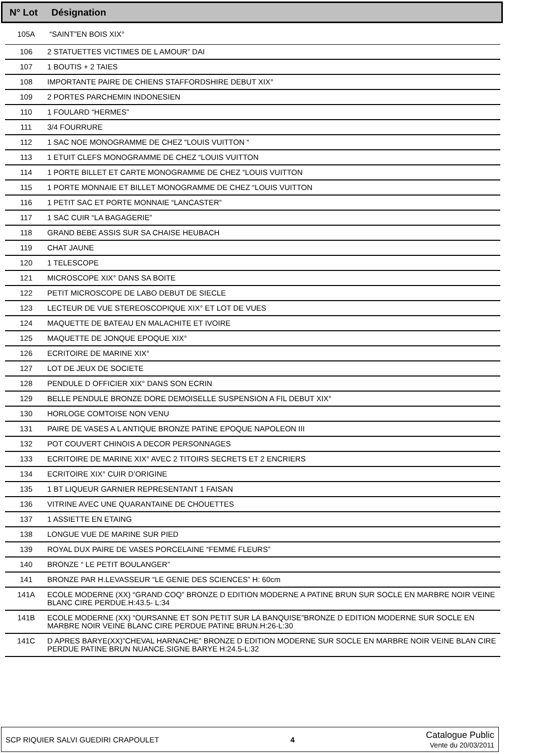N° Lot Désignation
| 105A | “SAINT”EN BOIS XIX° |
| 106 | 2 STATUETTES VICTIMES DE L AMOUR” DAI |
| 107 | 1 BOUTIS + 2 TAIES |
| 108 | IMPORTANTE PAIRE DE CHIENS STAFFORDSHIRE DEBUT XIX° |
| 109 | 2 PORTES PARCHEMIN INDONESIEN |
| 110 | 1 FOULARD “HERMES” |
| 111 | 3/4 FOURRURE |
| 112 | 1 SAC NOE MONOGRAMME DE CHEZ “LOUIS VUITTON “ |
| 113 | 1 ETUIT CLEFS MONOGRAMME DE CHEZ “LOUIS VUITTON |
| 114 | 1 PORTE BILLET ET CARTE MONOGRAMME DE CHEZ “LOUIS VUITTON |
| 115 | 1 PORTE MONNAIE ET BILLET MONOGRAMME DE CHEZ “LOUIS VUITTON |
| 116 | 1 PETIT SAC ET PORTE MONNAIE “LANCASTER” |
| 117 | 1 SAC CUIR “LA BAGAGERIE” |
| 118 | GRAND BEBE ASSIS SUR SA CHAISE HEUBACH |
| 119 | CHAT JAUNE |
| 120 | 1 TELESCOPE |
| 121 | MICROSCOPE XIX° DANS SA BOITE |
| 122 | PETIT MICROSCOPE DE LABO DEBUT DE SIECLE |
| 123 | LECTEUR DE VUE STEREOSCOPIQUE XIX° ET LOT DE VUES |
| 124 | MAQUETTE DE BATEAU EN MALACHITE ET IVOIRE |
| 125 | MAQUETTE DE JONQUE EPOQUE XIX° |
| 126 | ECRITOIRE DE MARINE XIX° |
| 127 | LOT DE JEUX DE SOCIETE |
| 128 | PENDULE D OFFICIER XIX° DANS SON ECRIN |
| 129 | BELLE PENDULE BRONZE DORE DEMOISELLE SUSPENSION A FIL DEBUT XIX° |
| 130 | HORLOGE COMTOISE NON VENU |
| 131 | PAIRE DE VASES A L ANTIQUE BRONZE PATINE EPOQUE NAPOLEON III |
| 132 | POT COUVERT CHINOIS A DECOR PERSONNAGES |
| 133 | ECRITOIRE DE MARINE XIX° AVEC 2 TITOIRS SECRETS ET 2 ENCRIERS |
| 134 | ECRITOIRE XIX° CUIR D’ORIGINE |
| 135 | 1 BT LIQUEUR GARNIER REPRESENTANT 1 FAISAN |
| 136 | VITRINE AVEC UNE QUARANTAINE DE CHOUETTES |
| 137 | 1 ASSIETTE EN ETAING |
| 138 | LONGUE VUE DE MARINE SUR PIED |
| 139 | ROYAL DUX PAIRE DE VASES PORCELAINE “FEMME FLEURS” |
| 140 | BRONZE “ LE PETIT BOULANGER” |
| 141 | BRONZE PAR H.LEVASSEUR “LE GENIE DES SCIENCES” H: 60cm |
| 141A | ECOLE MODERNE (XX) “GRAND COQ” BRONZE D EDITION MODERNE A PATINE BRUN SUR SOCLE EN MARBRE NOIR VEINE BLANC CIRE PERDUE.H:43.5- L:34 |
| 141B | ECOLE MODERNE (XX) “OURSANNE ET SON PETIT SUR LA BANQUISE”BRONZE D EDITION MODERNE SUR SOCLE EN MARBRE NOIR VEINE BLANC CIRE PERDUE PATINE BRUN.H:26-L:30 |
| 141C | D APRES BARYE(XX)”CHEVAL HARNACHE” BRONZE D EDITION MODERNE SUR SOCLE EN MARBRE NOIR VEINE BLAN CIRE PERDUE PATINE BRUN NUANCE.SIGNE BARYE H:24.5-L:32 |
SCP RIQUIER SALVI GUEDIRI CRAPOULET 4 Catalogue Public
Vente du 20/03/2011